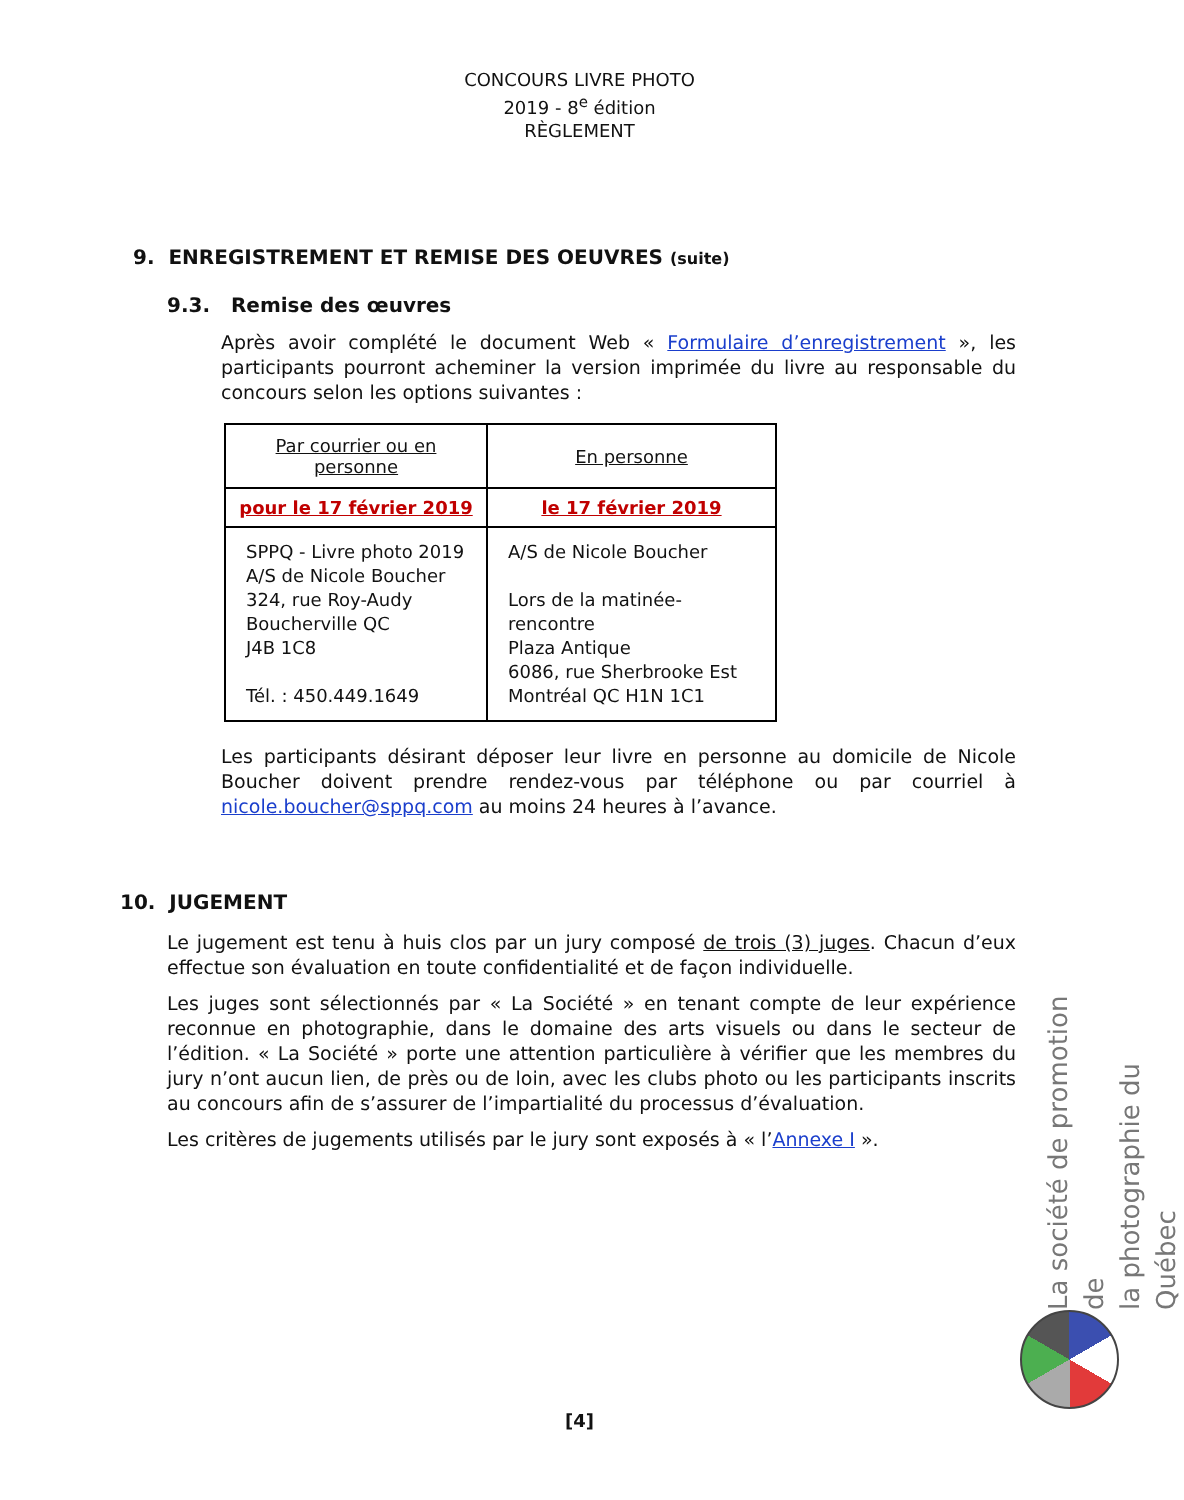CONCOURS LIVRE PHOTO
2019 - 8<sup>e</sup> édition
RÈGLEMENT
9. ENREGISTREMENT ET REMISE DES OEUVRES (suite)
9.3. Remise des œuvres
Après avoir complété le document Web « Formulaire d’enregistrement », les participants pourront acheminer la version imprimée du livre au responsable du concours selon les options suivantes :
| Par courrier ou en personne | En personne |
| pour le 17 février 2019 | le 17 février 2019 |
| SPPQ - Livre photo 2019 A/S de Nicole Boucher 324, rue Roy-Audy Boucherville QC J4B 1C8 Tél. : 450.449.1649 | A/S de Nicole Boucher Lors de la matinée-rencontre Plaza Antique 6086, rue Sherbrooke Est Montréal QC H1N 1C1 |
Les participants désirant déposer leur livre en personne au domicile de Nicole Boucher doivent prendre rendez-vous par téléphone ou par courriel à nicole.boucher@sppq.com au moins 24 heures à l’avance.
10. JUGEMENT
Le jugement est tenu à huis clos par un jury composé de trois (3) juges. Chacun d’eux effectue son évaluation en toute confidentialité et de façon individuelle.
Les juges sont sélectionnés par « La Société » en tenant compte de leur expérience reconnue en photographie, dans le domaine des arts visuels ou dans le secteur de l’édition. « La Société » porte une attention particulière à vérifier que les membres du jury n’ont aucun lien, de près ou de loin, avec les clubs photo ou les participants inscrits au concours afin de s’assurer de l’impartialité du processus d’évaluation.
Les critères de jugements utilisés par le jury sont exposés à « l’Annexe I ».
La société de promotion de
la photographie du Québec
[4]